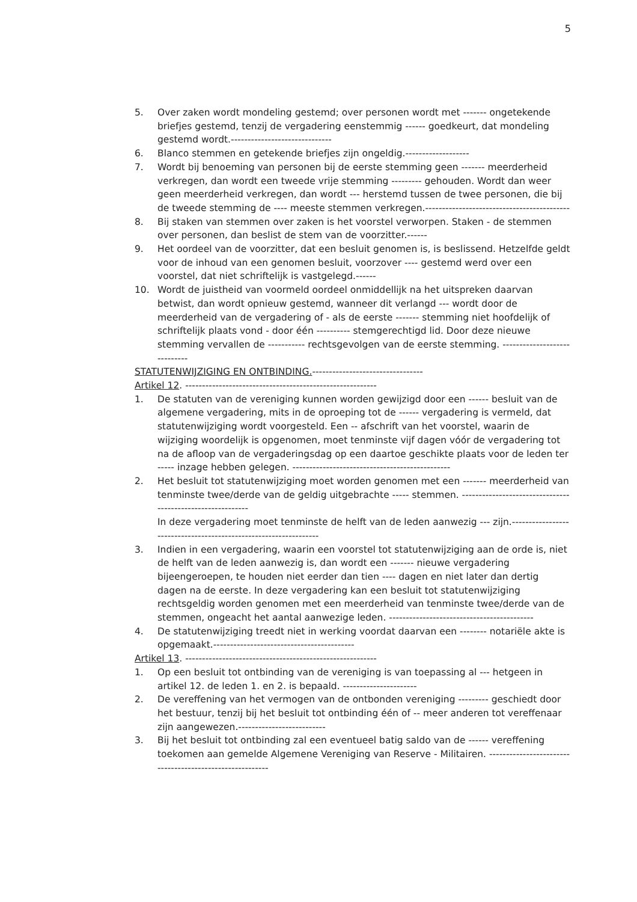5
5. Over zaken wordt mondeling gestemd; over personen wordt met ------- ongetekende briefjes gestemd, tenzij de vergadering eenstemmig ------ goedkeurt, dat mondeling gestemd wordt.------------------------------
6. Blanco stemmen en getekende briefjes zijn ongeldig.-------------------
7. Wordt bij benoeming van personen bij de eerste stemming geen ------- meerderheid verkregen, dan wordt een tweede vrije stemming --------- gehouden. Wordt dan weer geen meerderheid verkregen, dan wordt --- herstemd tussen de twee personen, die bij de tweede stemming de ---- meeste stemmen verkregen.-------------------------------------------
8. Bij staken van stemmen over zaken is het voorstel verworpen. Staken - de stemmen over personen, dan beslist de stem van de voorzitter.------
9. Het oordeel van de voorzitter, dat een besluit genomen is, is beslissend. Hetzelfde geldt voor de inhoud van een genomen besluit, voorzover ---- gestemd werd over een voorstel, dat niet schriftelijk is vastgelegd.------
10. Wordt de juistheid van voormeld oordeel onmiddellijk na het uitspreken daarvan betwist, dan wordt opnieuw gestemd, wanneer dit verlangd --- wordt door de meerderheid van de vergadering of - als de eerste ------- stemming niet hoofdelijk of schriftelijk plaats vond - door één ---------- stemgerechtigd lid. Door deze nieuwe stemming vervallen de ----------- rechtsgevolgen van de eerste stemming. -----------------------------
STATUTENWIJZIGING EN ONTBINDING.---------------------------------
Artikel 12. ---------------------------------------------------------
1. De statuten van de vereniging kunnen worden gewijzigd door een ------ besluit van de algemene vergadering, mits in de oproeping tot de ------ vergadering is vermeld, dat statutenwijziging wordt voorgesteld. Een -- afschrift van het voorstel, waarin de wijziging woordelijk is opgenomen, moet tenminste vijf dagen vóór de vergadering tot na de afloop van de vergaderingsdag op een daartoe geschikte plaats voor de leden ter ----- inzage hebben gelegen. -----------------------------------------------
2. Het besluit tot statutenwijziging moet worden genomen met een ------- meerderheid van tenminste twee/derde van de geldig uitgebrachte ----- stemmen. -----------------------------------------------------------
In deze vergadering moet tenminste de helft van de leden aanwezig --- zijn.-----------------------------------------------------------------
3. Indien in een vergadering, waarin een voorstel tot statutenwijziging aan de orde is, niet de helft van de leden aanwezig is, dan wordt een ------- nieuwe vergadering bijeengeroepen, te houden niet eerder dan tien ---- dagen en niet later dan dertig dagen na de eerste. In deze vergadering kan een besluit tot statutenwijziging rechtsgeldig worden genomen met een meerderheid van tenminste twee/derde van de stemmen, ongeacht het aantal aanwezige leden. -------------------------------------------
4. De statutenwijziging treedt niet in werking voordat daarvan een -------- notariële akte is opgemaakt.------------------------------------------
Artikel 13. ---------------------------------------------------------
1. Op een besluit tot ontbinding van de vereniging is van toepassing al --- hetgeen in artikel 12. de leden 1. en 2. is bepaald. ----------------------
2. De vereffening van het vermogen van de ontbonden vereniging --------- geschiedt door het bestuur, tenzij bij het besluit tot ontbinding één of -- meer anderen tot vereffenaar zijn aangewezen.--------------------------
3. Bij het besluit tot ontbinding zal een eventueel batig saldo van de ------ vereffening toekomen aan gemelde Algemene Vereniging van Reserve - Militairen. ---------------------------------------------------------